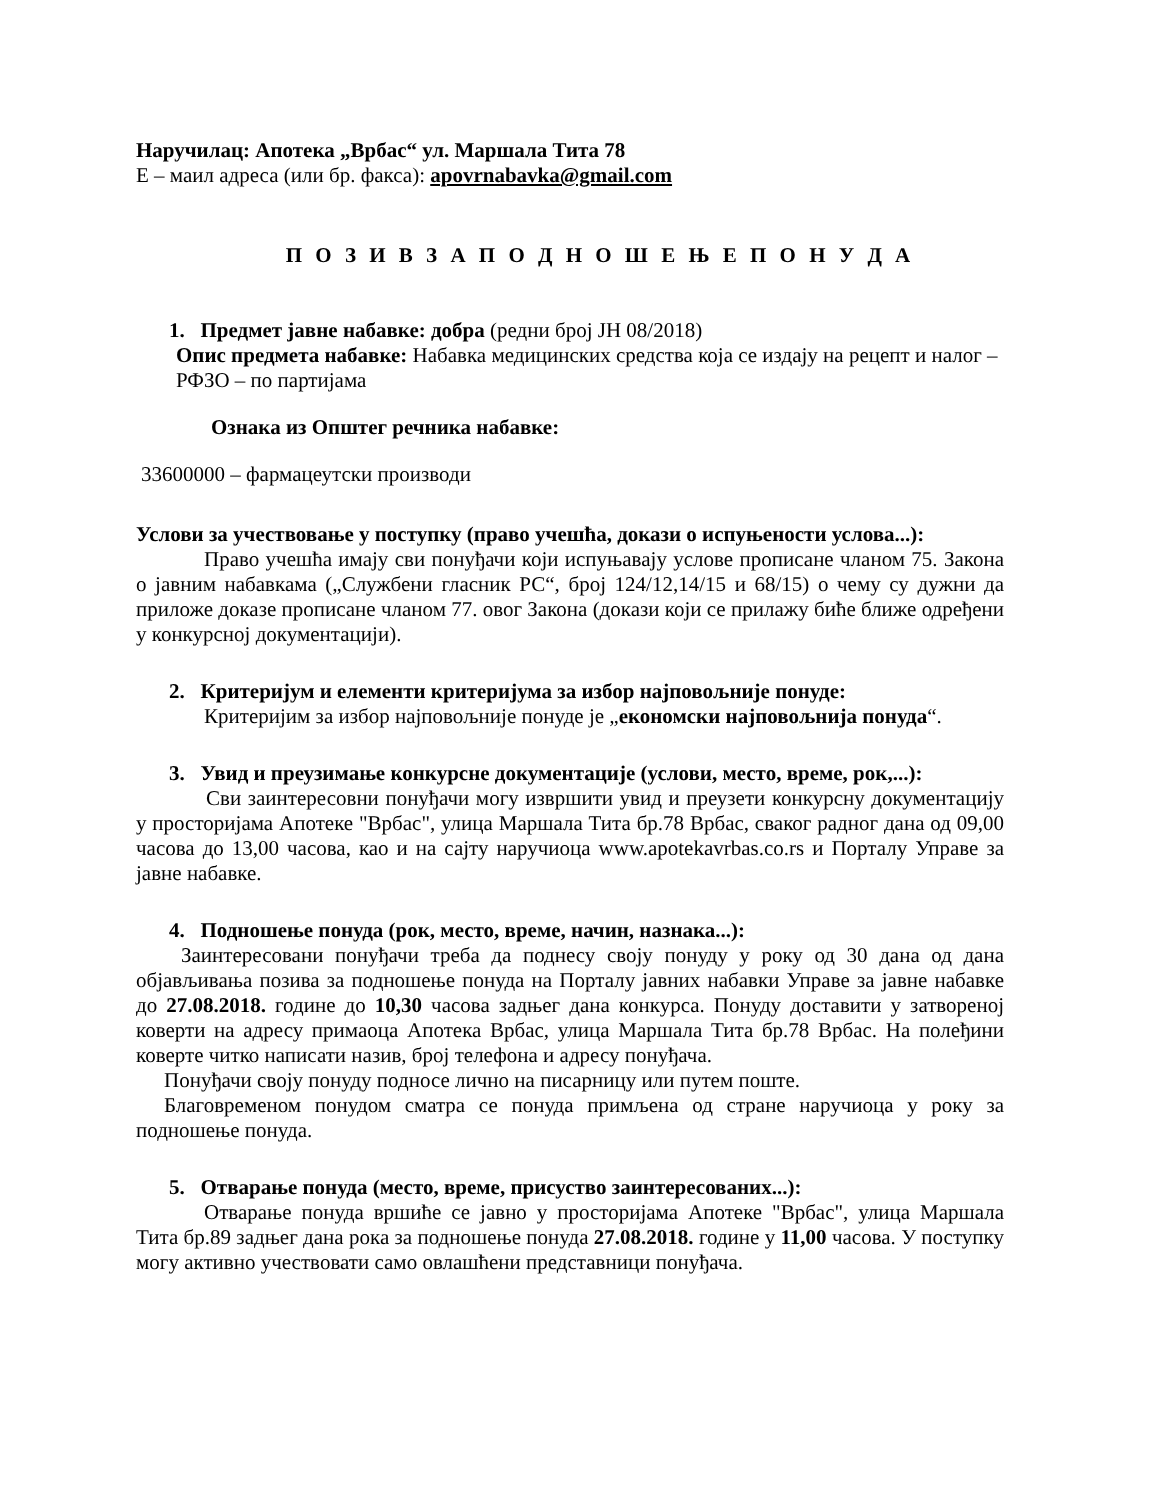Наручилац: Апотека „Врбас“ ул. Маршала Тита 78
Е – маил адреса (или бр. факса): apovrnabavka@gmail.com
П О З И В З А П О Д Н О Ш Е Њ Е П О Н У Д А
1. Предмет јавне набавке: добра (редни број ЈН 08/2018)
Опис предмета набавке: Набавка медицинских средства која се издају на рецепт и налог – РФЗО – по партијама
Ознака из Општег речника набавке:
33600000 – фармацеутски производи
Услови за учествовање у поступку (право учешћа, докази о испуњености услова...):
Право учешћа имају сви понуђачи који испуњавају услове прописане чланом 75. Закона о јавним набавкама („Службени гласник РС“, број 124/12,14/15 и 68/15) о чему су дужни да приложе доказе прописане чланом 77. овог Закона (докази који се прилажу биће ближе одређени у конкурсној документацији).
2. Критеријум и елементи критеријума за избор најповољније понуде:
Критеријим за избор најповољније понуде је „економски најповољнија понуда“.
3. Увид и преузимање конкурсне документације (услови, место, време, рок,...):
Сви заинтересовни понуђачи могу извршити увид и преузети конкурсну документацију у просторијама Апотеке "Врбас", улица Маршала Тита бр.78 Врбас, сваког радног дана од 09,00 часова до 13,00 часова, као и на сајту наручиоца www.apotekavrbas.co.rs и Порталу Управе за јавне набавке.
4. Подношење понуда (рок, место, време, начин, назнака...):
Заинтересовани понуђачи треба да поднесу своју понуду у року од 30 дана од дана објављивања позива за подношење понуда на Порталу јавних набавки Управе за јавне набавке до 27.08.2018. године до 10,30 часова задњег дана конкурса. Понуду доставити у затвореној коверти на адресу примаоца Апотека Врбас, улица Маршала Тита бр.78 Врбас. На полеђини коверте читко написати назив, број телефона и адресу понуђача.
Понуђачи своју понуду подносе лично на писарницу или путем поште.
Благовременом понудом сматра се понуда примљена од стране наручиоца у року за подношење понуда.
5. Отварање понуда (место, време, присуство заинтересованих...):
Отварање понуда вршиће се јавно у просторијама Апотеке "Врбас", улица Маршала Тита бр.89 задњег дана рока за подношење понуда 27.08.2018. године у 11,00 часова. У поступку могу активно учествовати само овлашћени представници понуђача.